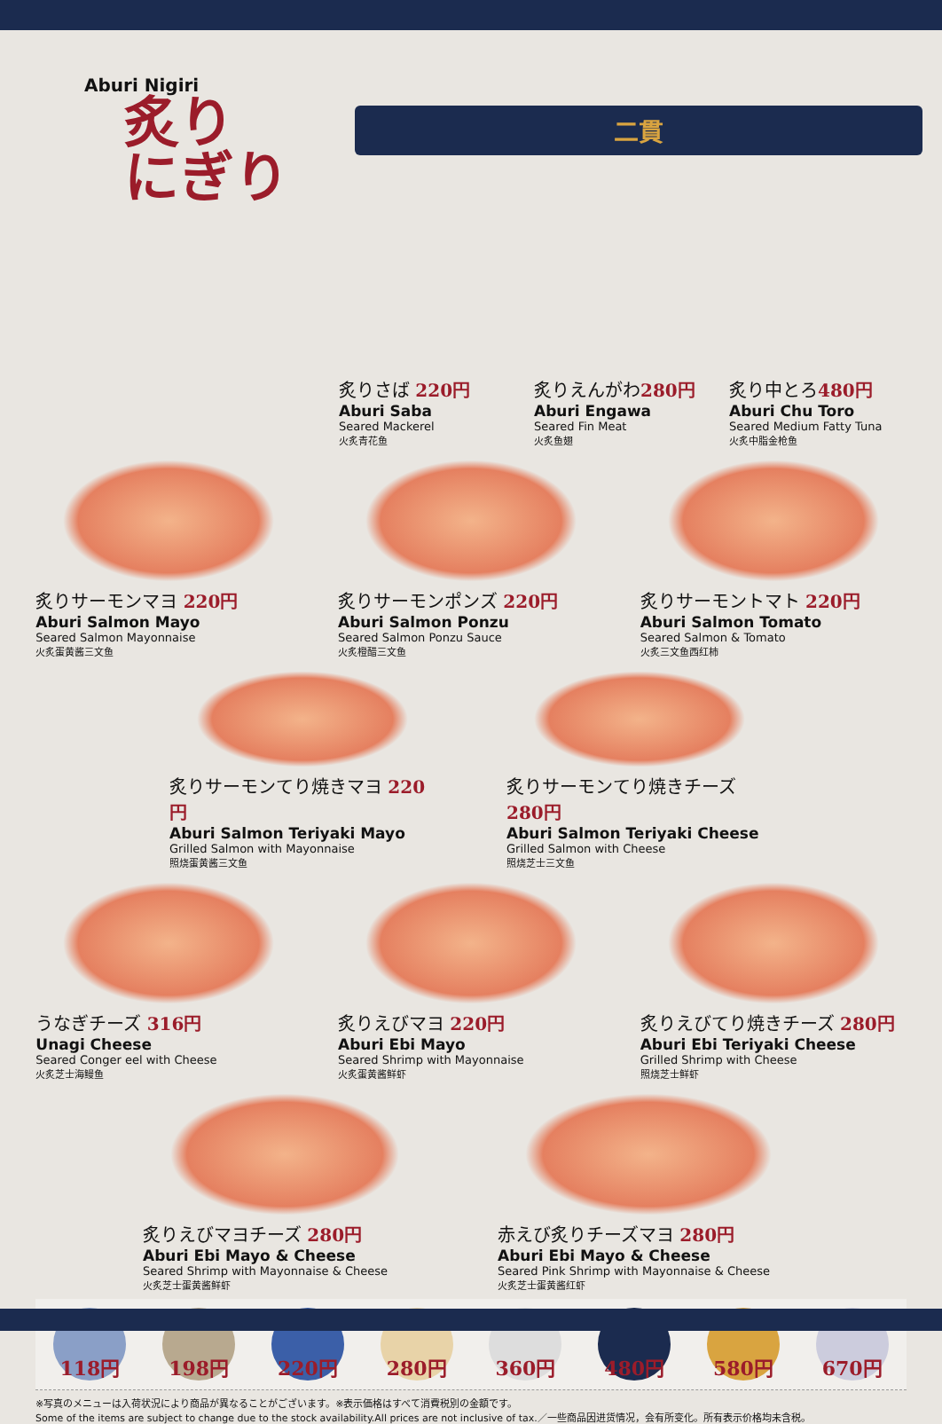Aburi Nigiri
炙り
にぎり
二貫
炙りさば 220円
Aburi Saba
Seared Mackerel
火炙青花鱼
炙りえんがわ280円
Aburi Engawa
Seared Fin Meat
火炙鱼翅
炙り中とろ480円
Aburi Chu Toro
Seared Medium Fatty Tuna
火炙中脂金枪鱼
炙りサーモンマヨ 220円
Aburi Salmon Mayo
Seared Salmon Mayonnaise
火炙蛋黄酱三文鱼
炙りサーモンポンズ 220円
Aburi Salmon Ponzu
Seared Salmon Ponzu Sauce
火炙橙醋三文鱼
炙りサーモントマト 220円
Aburi Salmon Tomato
Seared Salmon & Tomato
火炙三文鱼西红柿
炙りサーモンてり焼きマヨ 220円
Aburi Salmon Teriyaki Mayo
Grilled Salmon with Mayonnaise
照烧蛋黄酱三文鱼
炙りサーモンてり焼きチーズ 280円
Aburi Salmon Teriyaki Cheese
Grilled Salmon with Cheese
照烧芝士三文鱼
うなぎチーズ 316円
Unagi Cheese
Seared Conger eel with Cheese
火炙芝士海鳗鱼
炙りえびマヨ 220円
Aburi Ebi Mayo
Seared Shrimp with Mayonnaise
火炙蛋黄酱鲜虾
炙りえびてり焼きチーズ 280円
Aburi Ebi Teriyaki Cheese
Grilled Shrimp with Cheese
照烧芝士鲜虾
炙りえびマヨチーズ 280円
Aburi Ebi Mayo & Cheese
Seared Shrimp with Mayonnaise & Cheese
火炙芝士蛋黄酱鲜虾
赤えび炙りチーズマヨ 280円
Aburi Ebi Mayo & Cheese
Seared Pink Shrimp with Mayonnaise & Cheese
火炙芝士蛋黄酱红虾
118円 198円 220円 280円 360円 480円 580円 670円
※写真のメニューは入荷状況により商品が異なることがございます。※表示価格はすべて消費税別の金額です。
Some of the items are subject to change due to the stock availability.All prices are not inclusive of tax.／一些商品因进货情况，会有所变化。所有表示价格均未含税。